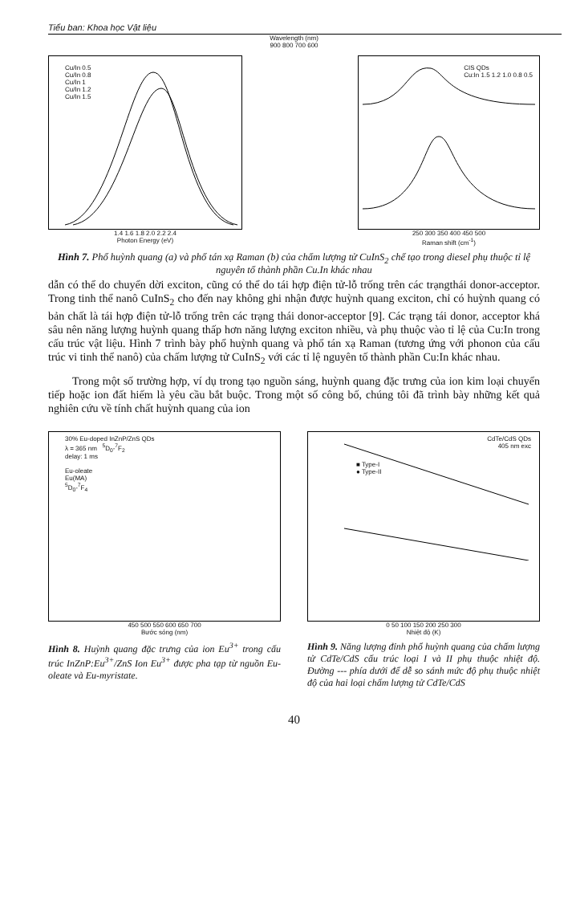Tiểu ban: Khoa học Vật liệu
Wavelength (nm)
900 800 700 600
Cu/In 0.5
Cu/In 0.8
Cu/In 1
Cu/In 1.2
Cu/In 1.5
1.4 1.6 1.8 2.0 2.2 2.4
Photon Energy (eV)
CIS QDs
Cu:In 1.5 1.2 1.0 0.8 0.5
250 300 350 400 450 500
Raman shift (cm<sup>-1</sup>)
Hình 7. Phổ huỳnh quang (a) và phổ tán xạ Raman (b) của chấm lượng tử CuInS<sub>2</sub> chế tạo trong diesel phụ thuộc tỉ lệ nguyên tố thành phần Cu.In khác nhau
dẫn có thể do chuyển dời exciton, cũng có thể do tái hợp điện tử-lỗ trống trên các trạngthái donor-acceptor. Trong tinh thể nanô CuInS<sub>2</sub> cho đến nay không ghi nhận được huỳnh quang exciton, chỉ có huỳnh quang có bản chất là tái hợp điện tử-lỗ trống trên các trạng thái donor-acceptor [9]. Các trạng tái donor, acceptor khá sâu nên năng lượng huỳnh quang thấp hơn năng lượng exciton nhiều, và phụ thuộc vào tỉ lệ của Cu:In trong cấu trúc vật liệu. Hình 7 trình bày phổ huỳnh quang và phổ tán xạ Raman (tương ứng với phonon của cấu trúc vi tinh thể nanô) của chấm lượng tử CuInS<sub>2</sub> với các tỉ lệ nguyên tố thành phần Cu:In khác nhau.
Trong một số trường hợp, ví dụ trong tạo nguồn sáng, huỳnh quang đặc trưng của ion kim loại chuyển tiếp hoặc ion đất hiếm là yêu cầu bắt buộc. Trong một số công bố, chúng tôi đã trình bày những kết quả nghiên cứu về tính chất huỳnh quang của ion
30% Eu-doped InZnP/ZnS QDs
λ = 365 nm <sup>5</sup>D<sub>0</sub>-<sup>7</sup>F<sub>2</sub>
delay: 1 ms
Eu-oleate
Eu(MA)
<sup>5</sup> D<sub>0</sub>-<sup>7</sup>F<sub>4</sub>
450 500 550 600 650 700
Bước sóng (nm)
Hình 8. Huỳnh quang đặc trưng của ion Eu<sup>3+</sup> trong cấu trúc InZnP:Eu<sup>3+</sup>/ZnS Ion Eu<sup>3+</sup> được pha tạp từ nguồn Eu-oleate và Eu-myristate.
CdTe/CdS QDs
405 nm exc
■ Type-I
● Type-II
0 50 100 150 200 250 300
Nhiệt độ (K)
Hình 9. Năng lượng đỉnh phổ huỳnh quang của chấm lượng tử CdTe/CdS cấu trúc loại I và II phụ thuộc nhiệt độ. Đường --- phía dưới để dễ so sánh mức độ phụ thuộc nhiệt độ của hai loại chấm lượng tử CdTe/CdS
40